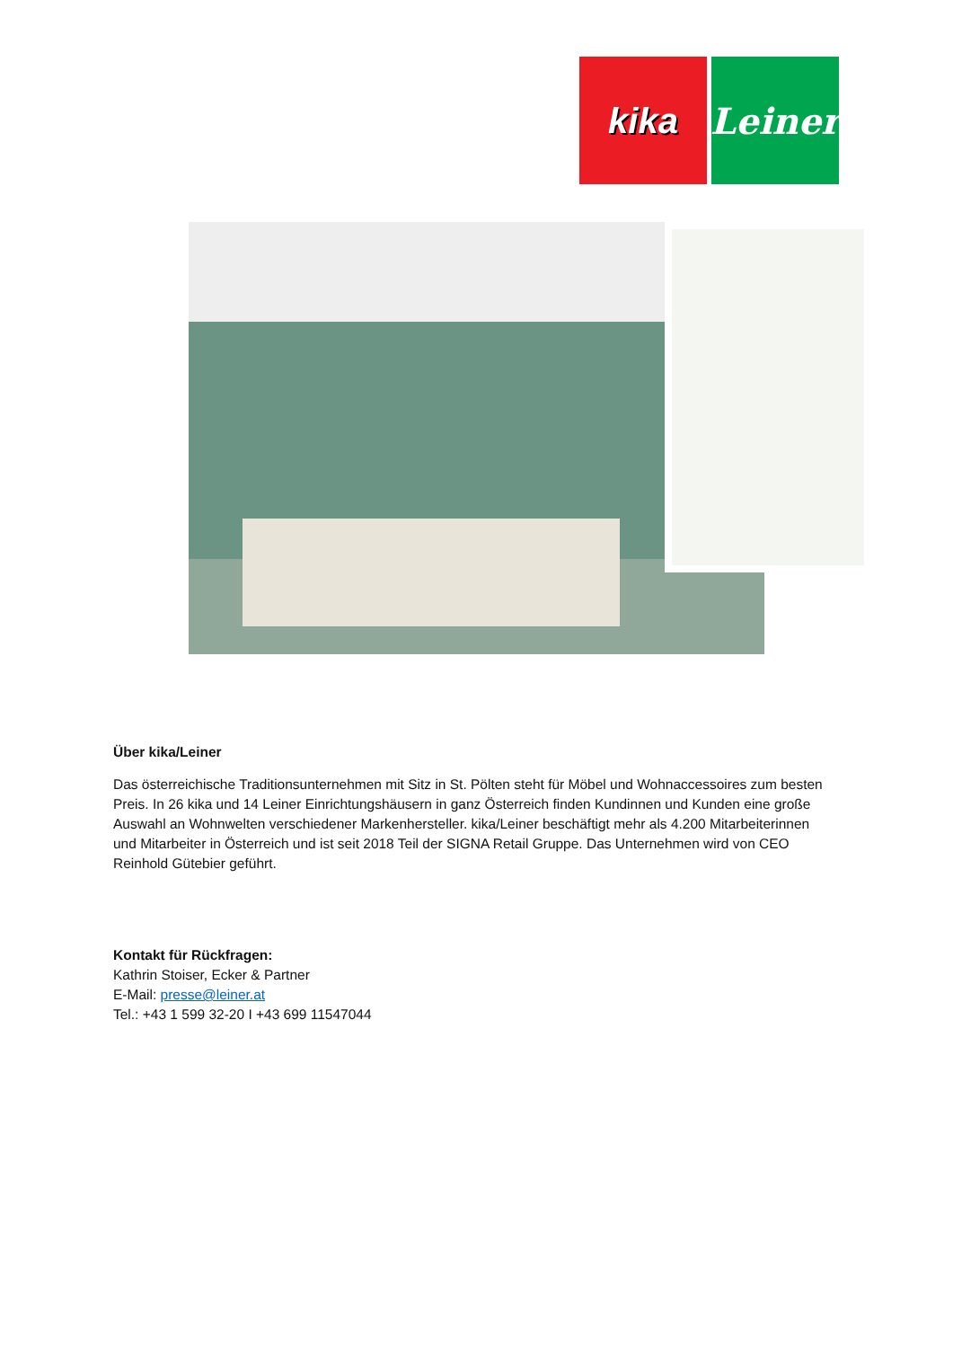kika Leiner
Über kika/Leiner
Das österreichische Traditionsunternehmen mit Sitz in St. Pölten steht für Möbel und Wohnaccessoires zum besten Preis. In 26 kika und 14 Leiner Einrichtungshäusern in ganz Österreich finden Kundinnen und Kunden eine große Auswahl an Wohnwelten verschiedener Markenhersteller. kika/Leiner beschäftigt mehr als 4.200 Mitarbeiterinnen und Mitarbeiter in Österreich und ist seit 2018 Teil der SIGNA Retail Gruppe. Das Unternehmen wird von CEO Reinhold Gütebier geführt.
Kontakt für Rückfragen:
Kathrin Stoiser, Ecker & Partner
E-Mail: presse@leiner.at
Tel.: +43 1 599 32-20 I +43 699 11547044